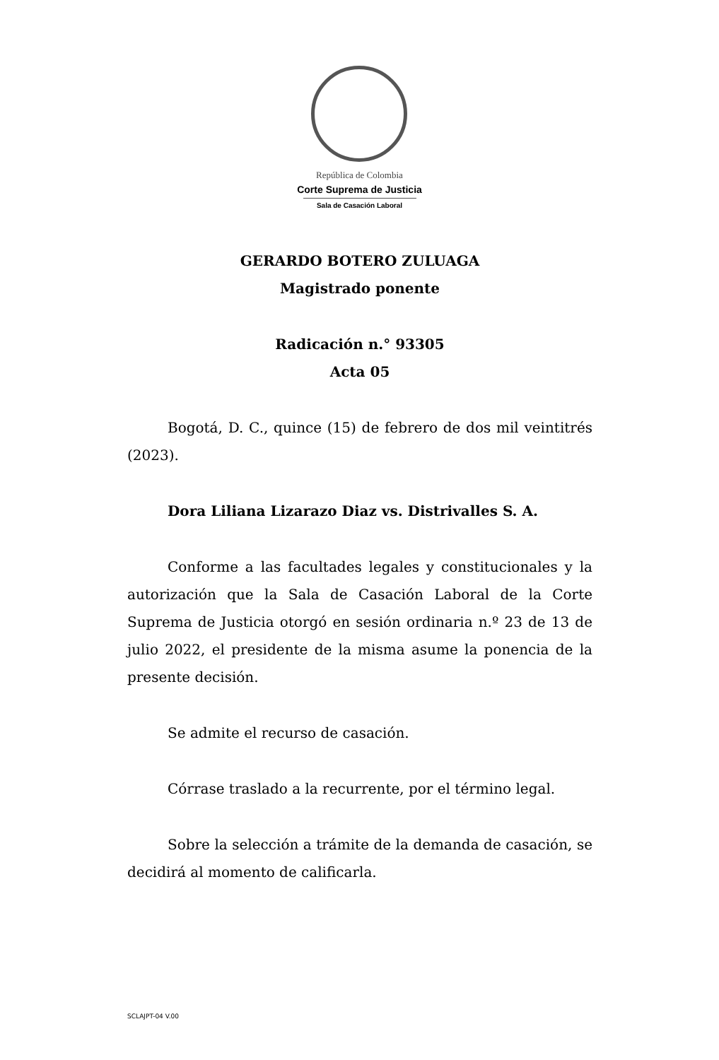República de Colombia
Corte Suprema de Justicia
Sala de Casación Laboral
GERARDO BOTERO ZULUAGA
Magistrado ponente
Radicación n.° 93305
Acta 05
Bogotá, D. C., quince (15) de febrero de dos mil veintitrés (2023).
Dora Liliana Lizarazo Diaz vs. Distrivalles S. A.
Conforme a las facultades legales y constitucionales y la autorización que la Sala de Casación Laboral de la Corte Suprema de Justicia otorgó en sesión ordinaria n.º 23 de 13 de julio 2022, el presidente de la misma asume la ponencia de la presente decisión.
Se admite el recurso de casación.
Córrase traslado a la recurrente, por el término legal.
Sobre la selección a trámite de la demanda de casación, se decidirá al momento de calificarla.
SCLAJPT-04 V.00